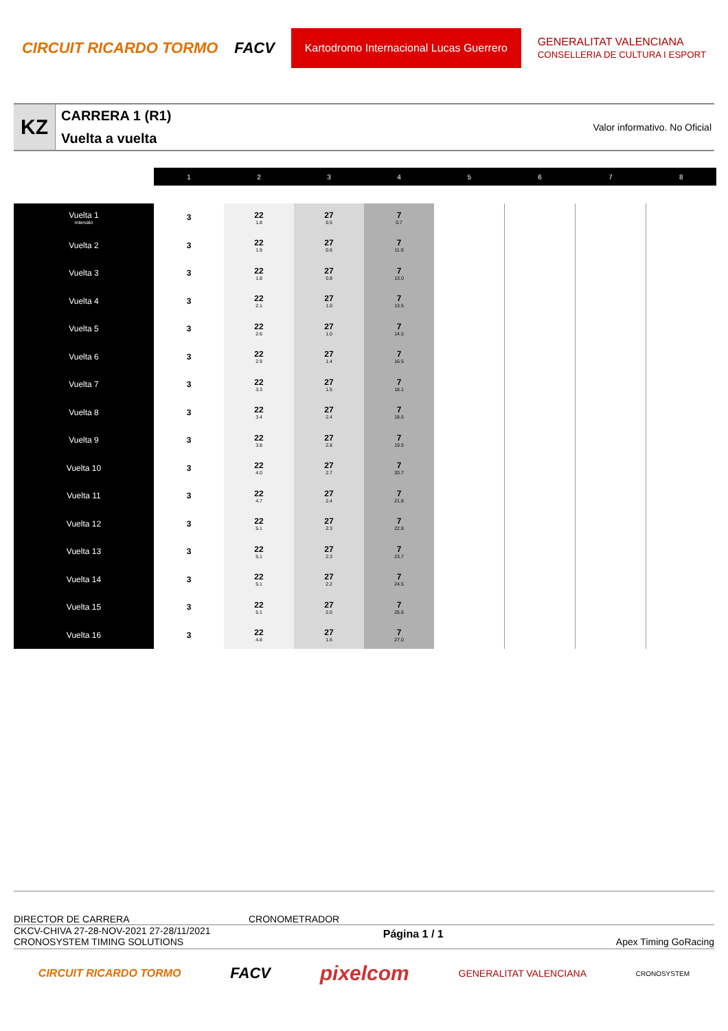CIRCUIT RICARDO TORMO FACV Kartodromo Internacional Lucas Guerrero GENERALITAT VALENCIANA
CONSELLERIA DE CULTURA I ESPORT
KZ
CARRERA 1 (R1)
Vuelta a vuelta
Valor informativo. No Oficial
| | 1 | 2 | 3 | 4 | 5 | 6 | 7 | 8 |
| Vuelta 1 Intervalo | 3 | 22 1.8 | 27 0.5 | 7 0.7 | | | | |
| Vuelta 2 | 3 | 22 1.9 | 27 0.6 | 7 11.9 | | | | |
| Vuelta 3 | 3 | 22 1.8 | 27 0.8 | 7 13.0 | | | | |
| Vuelta 4 | 3 | 22 2.1 | 27 1.0 | 7 13.5 | | | | |
| Vuelta 5 | 3 | 22 2.6 | 27 1.0 | 7 14.5 | | | | |
| Vuelta 6 | 3 | 22 2.9 | 27 1.4 | 7 16.5 | | | | |
| Vuelta 7 | 3 | 22 3.3 | 27 1.5 | 7 18.1 | | | | |
| Vuelta 8 | 3 | 22 3.4 | 27 2.4 | 7 18.6 | | | | |
| Vuelta 9 | 3 | 22 3.8 | 27 2.8 | 7 19.5 | | | | |
| Vuelta 10 | 3 | 22 4.0 | 27 2.7 | 7 20.7 | | | | |
| Vuelta 11 | 3 | 22 4.7 | 27 2.4 | 7 21.8 | | | | |
| Vuelta 12 | 3 | 22 5.1 | 27 2.3 | 7 22.8 | | | | |
| Vuelta 13 | 3 | 22 5.1 | 27 2.3 | 7 23.7 | | | | |
| Vuelta 14 | 3 | 22 5.1 | 27 2.2 | 7 24.5 | | | | |
| Vuelta 15 | 3 | 22 5.1 | 27 2.0 | 7 25.6 | | | | |
| Vuelta 16 | 3 | 22 4.8 | 27 1.6 | 7 27.0 | | | | |
DIRECTOR DE CARRERA CRONOMETRADOR
CKCV-CHIVA 27-28-NOV-2021 27-28/11/2021
CRONOSYSTEM TIMING SOLUTIONS
Página 1 / 1
Apex Timing GoRacing
CIRCUIT RICARDO TORMO FACV pixelcom GENERALITAT VALENCIANA CRONOSYSTEM